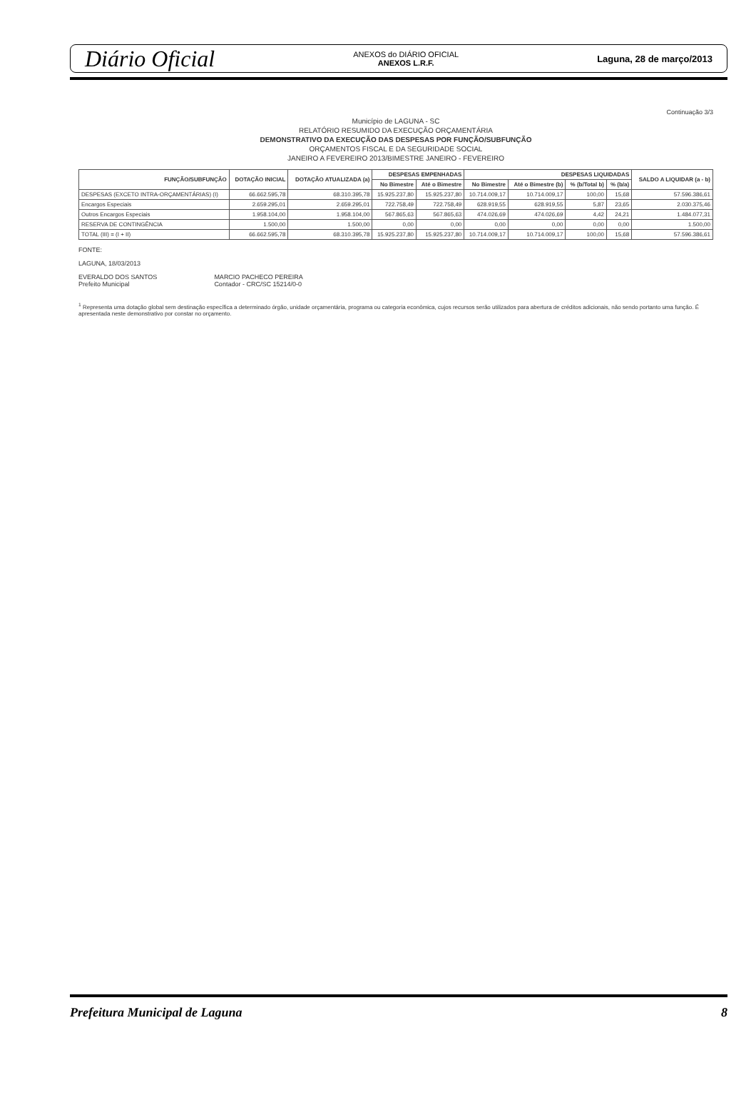Diário Oficial ANEXOS do DIÁRIO OFICIAL
ANEXOS L.R.F. Laguna, 28 de março/2013
Continuação 3/3
Município de LAGUNA - SC
RELATÓRIO RESUMIDO DA EXECUÇÃO ORÇAMENTÁRIA
DEMONSTRATIVO DA EXECUÇÃO DAS DESPESAS POR FUNÇÃO/SUBFUNÇÃO
ORÇAMENTOS FISCAL E DA SEGURIDADE SOCIAL
JANEIRO A FEVEREIRO 2013/BIMESTRE JANEIRO - FEVEREIRO
| FUNÇÃO/SUBFUNÇÃO | DOTAÇÃO INICIAL | DOTAÇÃO ATUALIZADA (a) | DESPESAS EMPENHADAS | | DESPESAS LIQUIDADAS | | | | SALDO A LIQUIDAR (a - b) |
| --- | --- | --- | --- | --- | --- | --- | --- | --- | --- |
| | | | No Bimestre | Até o Bimestre | No Bimestre | Até o Bimestre (b) | % (b/Total b) | % (b/a) | |
| DESPESAS (EXCETO INTRA-ORÇAMENTÁRIAS) (I) | 66.662.595,78 | 68.310.395,78 | 15.925.237,80 | 15.925.237,80 | 10.714.009,17 | 10.714.009,17 | 100,00 | 15,68 | 57.596.386,61 |
| Encargos Especiais | 2.659.295,01 | 2.659.295,01 | 722.758,49 | 722.758,49 | 628.919,55 | 628.919,55 | 5,87 | 23,65 | 2.030.375,46 |
| Outros Encargos Especiais | 1.958.104,00 | 1.958.104,00 | 567.865,63 | 567.865,63 | 474.026,69 | 474.026,69 | 4,42 | 24,21 | 1.484.077,31 |
| RESERVA DE CONTINGÊNCIA | 1.500,00 | 1.500,00 | 0,00 | 0,00 | 0,00 | 0,00 | 0,00 | 0,00 | 1.500,00 |
| TOTAL (III) = (I + II) | 66.662.595,78 | 68.310.395,78 | 15.925.237,80 | 15.925.237,80 | 10.714.009,17 | 10.714.009,17 | 100,00 | 15,68 | 57.596.386,61 |
FONTE:
LAGUNA, 18/03/2013
EVERALDO DOS SANTOS
Prefeito Municipal
MARCIO PACHECO PEREIRA
Contador - CRC/SC 15214/0-0
<sup>1</sup> Representa uma dotação global sem destinação específica a determinado órgão, unidade orçamentária, programa ou categoria econômica, cujos recursos serão utilizados para abertura de créditos adicionais, não sendo portanto uma função. É apresentada neste demonstrativo por constar no orçamento.
Prefeitura Municipal de Laguna 8